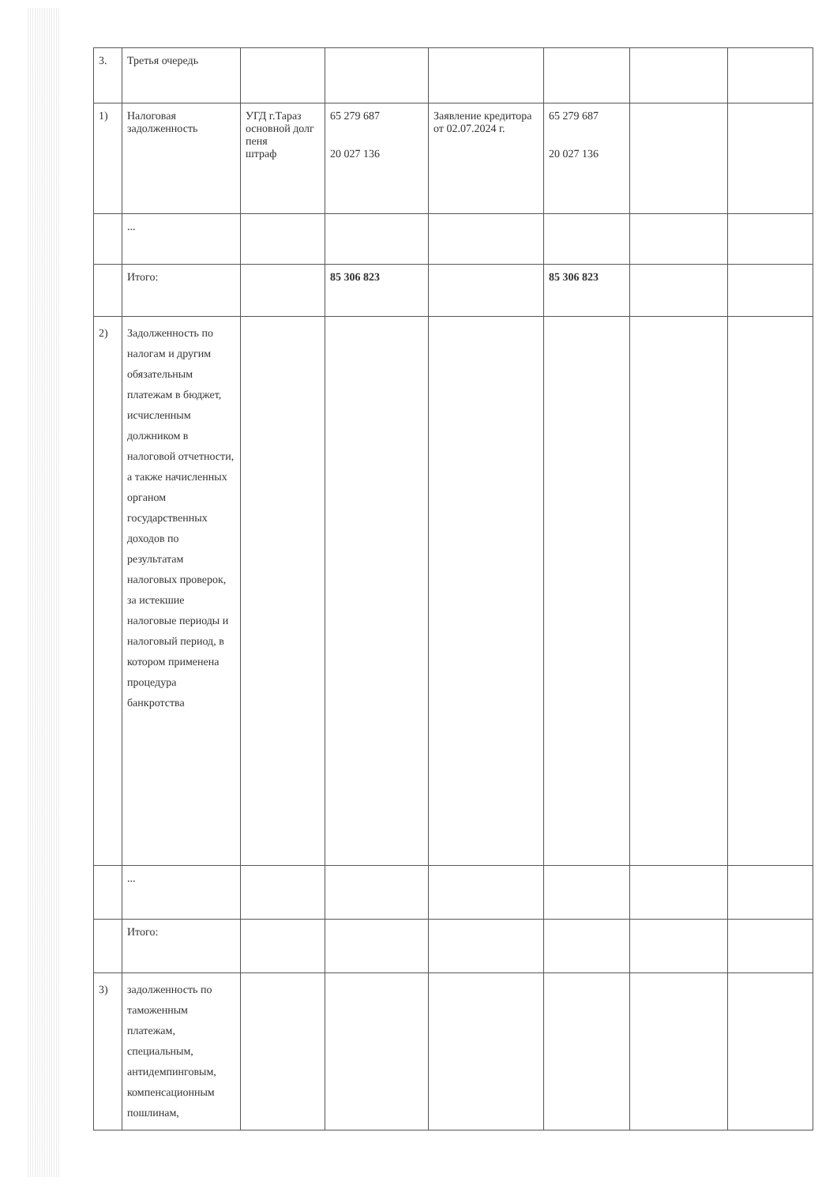| 3. | Третья очередь | | | | | | |
| 1) | Налоговая задолженность | УГД г.Тараз основной долг пеня штраф | 65 279 687 20 027 136 | Заявление кредитора от 02.07.2024 г. | 65 279 687 20 027 136 | | |
| | ... | | | | | | |
| | Итого: | | 85 306 823 | | 85 306 823 | | |
| 2) | Задолженность по налогам и другим обязательным платежам в бюджет, исчисленным должником в налоговой отчетности, а также начисленных органом государственных доходов по результатам налоговых проверок, за истекшие налоговые периоды и налоговый период, в котором применена процедура банкротства | | | | | | |
| | ... | | | | | | |
| | Итого: | | | | | | |
| 3) | задолженность по таможенным платежам, специальным, антидемпинговым, компенсационным пошлинам, | | | | | | |